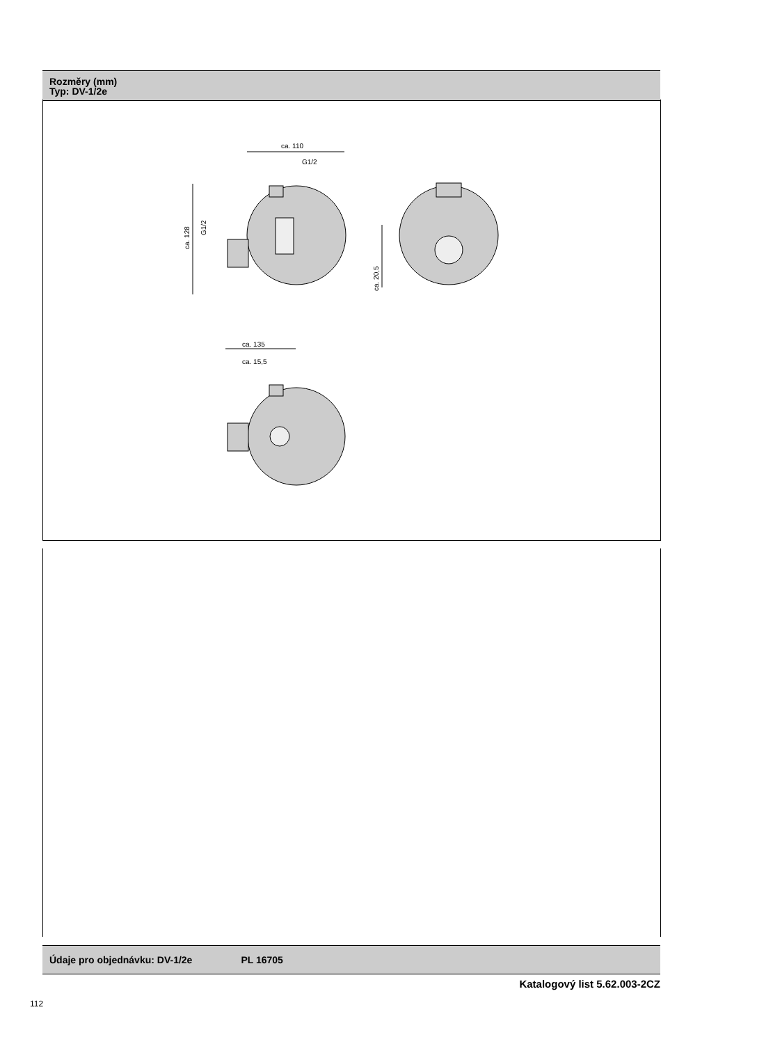Rozměry (mm)
Typ: DV-1/2e
ca. 110
G1/2
ca. 128
G1/2
ca. 20,5
ca. 135
ca. 15,5
Údaje pro objednávku: DV-1/2e PL 16705
Katalogový list 5.62.003-2CZ
112